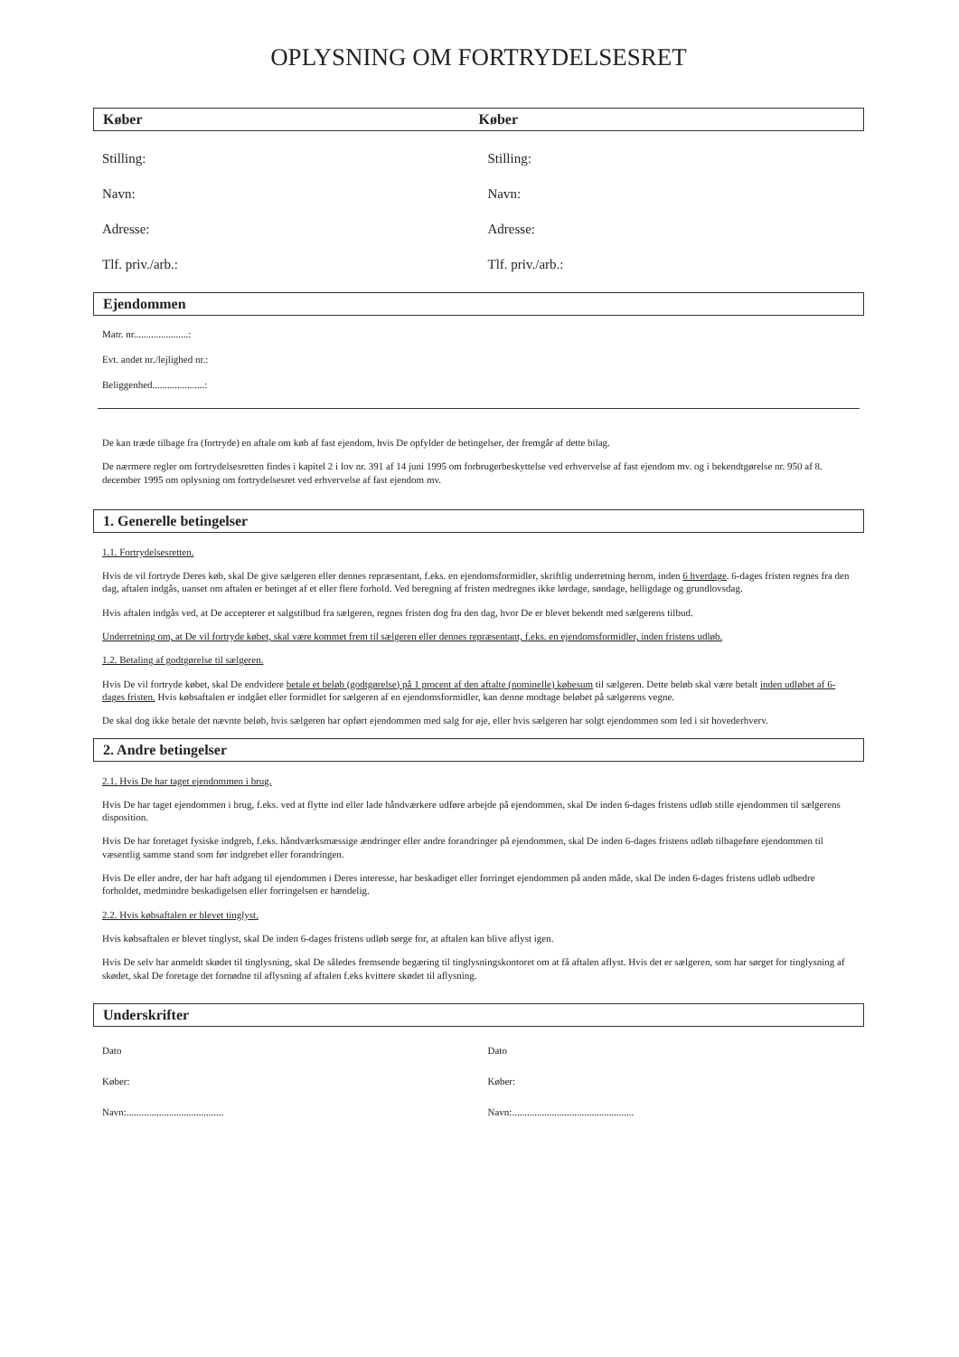OPLYSNING OM FORTRYDELSESRET
Køber Køber
Stilling:
Navn:
Adresse:
Tlf. priv./arb.:
Stilling:
Navn:
Adresse:
Tlf. priv./arb.:
Ejendommen
Matr. nr......................:
Evt. andet nr./lejlighed nr.:
Beliggenhed.....................:
De kan træde tilbage fra (fortryde) en aftale om køb af fast ejendom, hvis De opfylder de betingelser, der fremgår af dette bilag.
De nærmere regler om fortrydelsesretten findes i kapitel 2 i lov nr. 391 af 14 juni 1995 om forbrugerbeskyttelse ved erhvervelse af fast ejendom mv. og i bekendtgørelse nr. 950 af 8. december 1995 om oplysning om fortrydelsesret ved erhvervelse af fast ejendom mv.
1. Generelle betingelser
1.1. Fortrydelsesretten.
Hvis de vil fortryde Deres køb, skal De give sælgeren eller dennes repræsentant, f.eks. en ejendomsformidler, skriftlig underretning herom, inden 6 hverdage. 6-dages fristen regnes fra den dag, aftalen indgås, uanset om aftalen er betinget af et eller flere forhold. Ved beregning af fristen medregnes ikke lørdage, søndage, helligdage og grundlovsdag.
Hvis aftalen indgås ved, at De accepterer et salgstilbud fra sælgeren, regnes fristen dog fra den dag, hvor De er blevet bekendt med sælgerens tilbud.
Underretning om, at De vil fortryde købet, skal være kommet frem til sælgeren eller dennes repræsentant, f.eks. en ejendomsformidler, inden fristens udløb.
1.2. Betaling af godtgørelse til sælgeren.
Hvis De vil fortryde købet, skal De endvidere betale et beløb (godtgørelse) på 1 procent af den aftalte (nominelle) købesum til sælgeren. Dette beløb skal være betalt inden udløbet af 6-dages fristen. Hvis købsaftalen er indgået eller formidlet for sælgeren af en ejendomsformidler, kan denne modtage beløbet på sælgerens vegne.
De skal dog ikke betale det nævnte beløb, hvis sælgeren har opført ejendommen med salg for øje, eller hvis sælgeren har solgt ejendommen som led i sit hovederhverv.
2. Andre betingelser
2.1. Hvis De har taget ejendommen i brug.
Hvis De har taget ejendommen i brug, f.eks. ved at flytte ind eller lade håndværkere udføre arbejde på ejendommen, skal De inden 6-dages fristens udløb stille ejendommen til sælgerens disposition.
Hvis De har foretaget fysiske indgreb, f.eks. håndværksmæssige ændringer eller andre forandringer på ejendommen, skal De inden 6-dages fristens udløb tilbageføre ejendommen til væsentlig samme stand som før indgrebet eller forandringen.
Hvis De eller andre, der har haft adgang til ejendommen i Deres interesse, har beskadiget eller forringet ejendommen på anden måde, skal De inden 6-dages fristens udløb udbedre forholdet, medmindre beskadigelsen eller forringelsen er hændelig.
2.2. Hvis købsaftalen er blevet tinglyst.
Hvis købsaftalen er blevet tinglyst, skal De inden 6-dages fristens udløb sørge for, at aftalen kan blive aflyst igen.
Hvis De selv har anmeldt skødet til tinglysning, skal De således fremsende begæring til tinglysningskontoret om at få aftalen aflyst. Hvis det er sælgeren, som har sørget for tinglysning af skødet, skal De foretage det fornødne til aflysning af aftalen f.eks kvittere skødet til aflysning.
Underskrifter
Dato
Køber:
Navn:.......................................
Dato
Køber:
Navn:.................................................